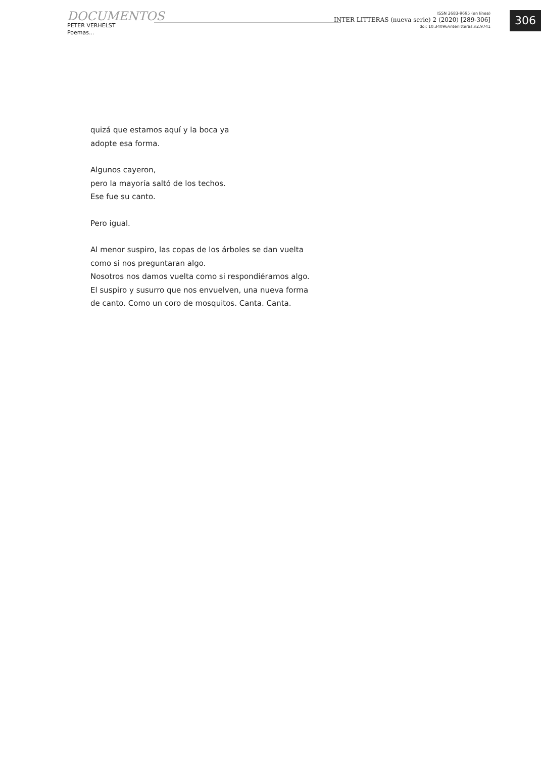DOCUMENTOS
PETER VERHELST
Poemas...
ISSN 2683-9695 (en línea)
INTER LITTERAS (nueva serie) 2 (2020) [289-306]
doi: 10.34096/interlitteras.n2.9741
306
quizá que estamos aquí y la boca ya
adopte esa forma.
Algunos cayeron,
pero la mayoría saltó de los techos.
Ese fue su canto.
Pero igual.
Al menor suspiro, las copas de los árboles se dan vuelta
como si nos preguntaran algo.
Nosotros nos damos vuelta como si respondiéramos algo.
El suspiro y susurro que nos envuelven, una nueva forma
de canto. Como un coro de mosquitos. Canta. Canta.